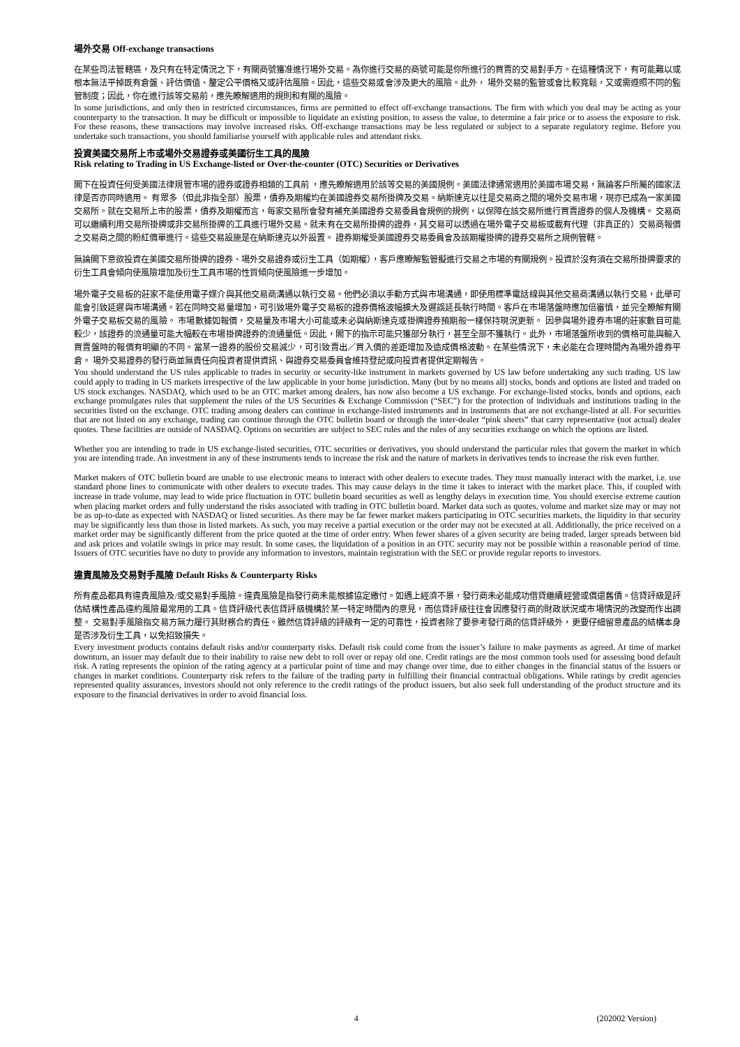場外交易 Off-exchange transactions
在某些司法管轄區，及只有在特定情況之下，有關商號獲准進行場外交易。為你進行交易的商號可能是你所進行的買賣的交易對手方。在這種情況下，有可能難以或根本無法平掉既有倉盤、評估價值、釐定公平價格又或評估風險。因此，這些交易或會涉及更大的風險。此外， 場外交易的監管或會比較寬鬆，又或需遵照不同的監管制度；因此，你在進行該等交易前，應先瞭解適用的規則和有關的風險。
In some jurisdictions, and only then in restricted circumstances, firms are permitted to effect off-exchange transactions. The firm with which you deal may be acting as your counterparty to the transaction. It may be difficult or impossible to liquidate an existing position, to assess the value, to determine a fair price or to assess the exposure to risk. For these reasons, these transactions may involve increased risks. Off-exchange transactions may be less regulated or subject to a separate regulatory regime. Before you undertake such transactions, you should familiarise yourself with applicable rules and attendant risks.
投資美國交易所上市或場外交易證券或美國衍生工具的風險
Risk relating to Trading in US Exchange-listed or Over-the-counter (OTC) Securities or Derivatives
閣下在投資任何受美國法律規管市場的證券或證券相類的工具前 ，應先瞭解適用於該等交易的美國規例。美國法律通常適用於美國市場交易，無論客戶所屬的國家法律是否亦同時適用。 有眾多（但此非指全部）股票，債券及期權均在美國證券交易所掛牌及交易。納斯達克以往是交易商之間的場外交易市場，現亦已成為一家美國交易所。就在交易所上市的股票，債券及期權而言，每家交易所會發有補充美國證券交易委員會規例的規例，以保障在該交易所進行買賣證券的個人及機構。 交易商可以繼續利用交易所掛牌或非交易所掛牌的工具進行場外交易。就未有在交易所掛牌的證券，其交易可以透過在場外電子交易板或載有代理（非真正的）交易商報價之交易商之間的粉紅價單進行。這些交易設施是在納斯達克以外設置。 證券期權受美國證券交易委員會及該期權掛牌的證券交易所之規例管轄。
無論閣下意欲投資在美國交易所掛牌的證券、場外交易證券或衍生工具（如期權），客戶應瞭解監管擬進行交易之市場的有關規例。投資於沒有須在交易所掛牌要求的衍生工具會傾向使風險增加及衍生工具市場的性質傾向使風險進一步增加。
場外電子交易板的莊家不能使用電子媒介與其他交易商溝通以執行交易。他們必須以手動方式與市場溝通，即使用標準電話線與其他交易商溝通以執行交易，此舉可能會引致延遲與市場溝通。若在同時交易量增加，可引致場外電子交易板的證券價格波幅擴大及遲誤延長執行時間。客戶在市場落盤時應加倍審慎，並完全瞭解有關外電子交易板交易的風險。 市場數據如報價，交易量及市場大小可能或未必與納斯達克或掛牌證券預期般一樣保持現況更新。 因參與場外證券市場的莊家數目可能較少，該證券的流通量可能大幅較在市場掛牌證券的流通量低。因此，閣下的指示可能只獲部分執行，甚至全部不獲執行。此外，市場落盤所收到的價格可能與輸入買賣盤時的報價有明顯的不同。當某一證券的股份交易減少，可引致賣出／買入價的差距增加及造成價格波動。在某些情況下，未必能在合理時間內為場外證券平倉。 場外交易證券的發行商並無責任向投資者提供資訊、與證券交易委員會維持登記或向投資者提供定期報告。
You should understand the US rules applicable to trades in security or security-like instrument in markets governed by US law before undertaking any such trading. US law could apply to trading in US markets irrespective of the law applicable in your home jurisdiction. Many (but by no means all) stocks, bonds and options are listed and traded on US stock exchanges. NASDAQ, which used to be an OTC market among dealers, has now also become a US exchange. For exchange-listed stocks, bonds and options, each exchange promulgates rules that supplement the rules of the US Securities & Exchange Commission (“SEC”) for the protection of individuals and institutions trading in the securities listed on the exchange. OTC trading among dealers can continue in exchange-listed instruments and in instruments that are not exchange-listed at all. For securities that are not listed on any exchange, trading can continue through the OTC bulletin board or through the inter-dealer “pink sheets” that carry representative (not actual) dealer quotes. These facilities are outside of NASDAQ. Options on securities are subject to SEC rules and the rules of any securities exchange on which the options are listed.
Whether you are intending to trade in US exchange-listed securities, OTC securities or derivatives, you should understand the particular rules that govern the market in which you are intending trade. An investment in any of these instruments tends to increase the risk and the nature of markets in derivatives tends to increase the risk even further.
Market makers of OTC bulletin board are unable to use electronic means to interact with other dealers to execute trades. They must manually interact with the market, i.e. use standard phone lines to communicate with other dealers to execute trades. This may cause delays in the time it takes to interact with the market place. This, if coupled with increase in trade volume, may lead to wide price fluctuation in OTC bulletin board securities as well as lengthy delays in execution time. You should exercise extreme caution when placing market orders and fully understand the risks associated with trading in OTC bulletin board. Market data such as quotes, volume and market size may or may not be as up-to-date as expected with NASDAQ or listed securities. As there may be far fewer market makers participating in OTC securities markets, the liquidity in that security may be significantly less than those in listed markets. As such, you may receive a partial execution or the order may not be executed at all. Additionally, the price received on a market order may be significantly different from the price quoted at the time of order entry. When fewer shares of a given security are being traded, larger spreads between bid and ask prices and volatile swings in price may result. In some cases, the liquidation of a position in an OTC security may not be possible within a reasonable period of time. Issuers of OTC securities have no duty to provide any information to investors, maintain registration with the SEC or provide regular reports to investors.
違責風險及交易對手風險 Default Risks & Counterparty Risks
所有產品都具有違責風險及/或交易對手風險。違責風險是指發行商未能根據協定繳付。如遇上經濟不景，發行商未必能成功借貸繼續經營或償還舊債。信貸評級是評估結構性產品違約風險最常用的工具。信貸評級代表信貸評級機構於某一特定時間內的意見，而信貸評級往往會因應發行商的財政狀況或市場情況的改變而作出調整。 交易對手風險指交易方無力履行其財務合約責任。雖然信貸評級的評級有一定的可靠性，投資者除了要參考發行商的信貸評級外，更要仔細留意產品的結構本身是否涉及衍生工具，以免招致損失。
Every investment products contains default risks and/or counterparty risks. Default risk could come from the issuer’s failure to make payments as agreed. At time of market downturn, an issuer may default due to their inability to raise new debt to roll over or repay old one. Credit ratings are the most common tools used for assessing bond default risk. A rating represents the opinion of the rating agency at a particular point of time and may change over time, due to either changes in the financial status of the issuers or changes in market conditions. Counterparty risk refers to the failure of the trading party in fulfilling their financial contractual obligations. While ratings by credit agencies represented quality assurances, investors should not only reference to the credit ratings of the product issuers, but also seek full understanding of the product structure and its exposure to the financial derivatives in order to avoid financial loss.
4 (202002 Version)